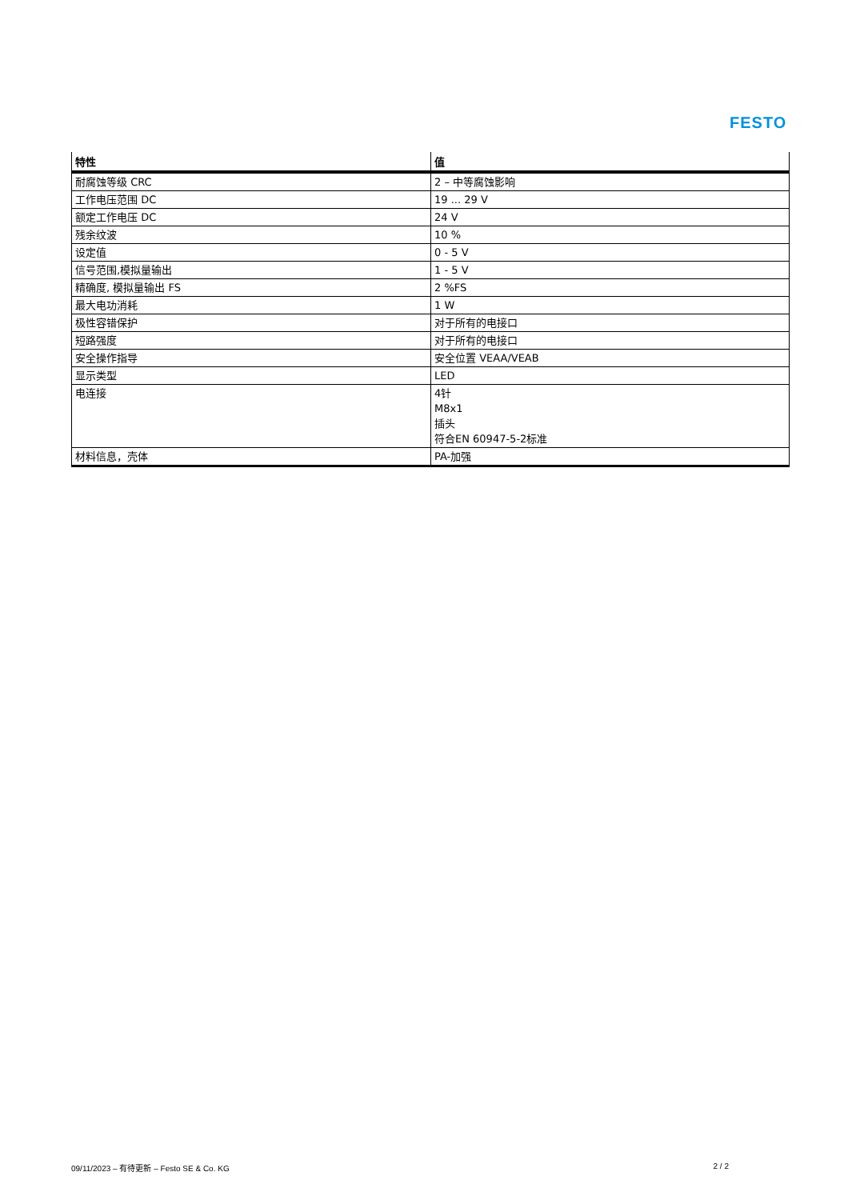FESTO
| 特性 | 值 |
| --- | --- |
| 耐腐蚀等级 CRC | 2 – 中等腐蚀影响 |
| 工作电压范围 DC | 19 ... 29 V |
| 额定工作电压 DC | 24 V |
| 残余纹波 | 10 % |
| 设定值 | 0 - 5 V |
| 信号范围,模拟量输出 | 1 - 5 V |
| 精确度, 模拟量输出 FS | 2 %FS |
| 最大电功消耗 | 1 W |
| 极性容错保护 | 对于所有的电接口 |
| 短路强度 | 对于所有的电接口 |
| 安全操作指导 | 安全位置 VEAA/VEAB |
| 显示类型 | LED |
| 电连接 | 4针 M8x1 插头 符合EN 60947-5-2标准 |
| 材料信息，壳体 | PA-加强 |
09/11/2023 – 有待更新 – Festo SE & Co. KG 2 / 2